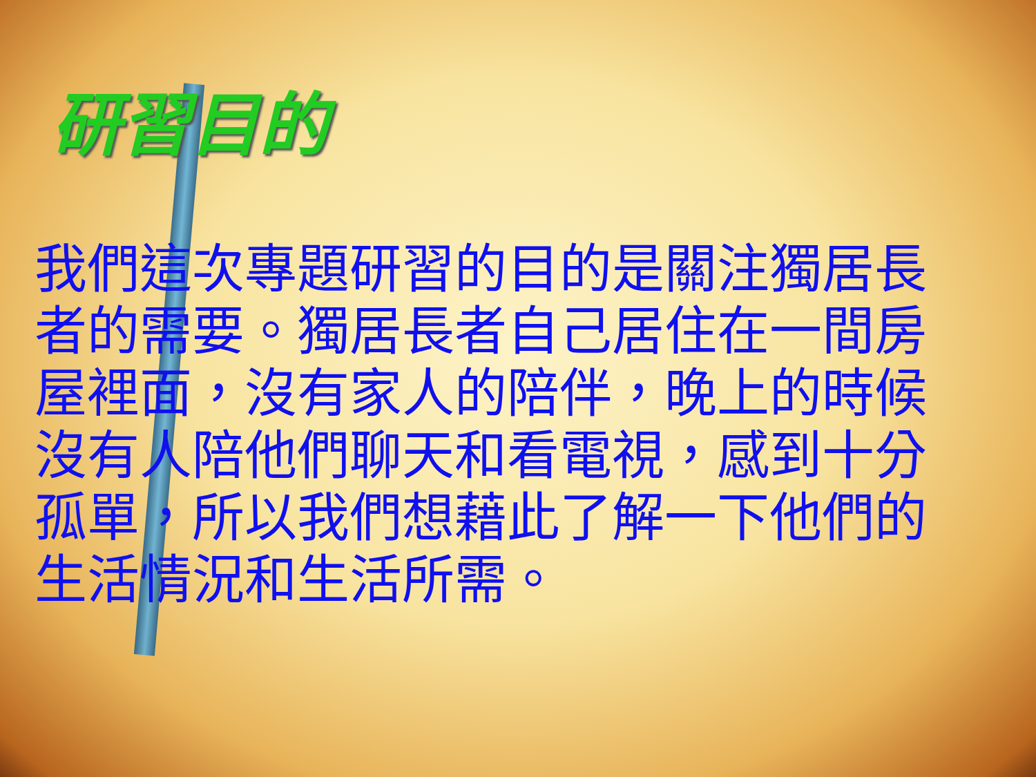研習目的
我們這次專題研習的目的是關注獨居長者的需要。獨居長者自己居住在一間房屋裡面，沒有家人的陪伴，晚上的時候沒有人陪他們聊天和看電視，感到十分孤單，所以我們想藉此了解一下他們的生活情況和生活所需。